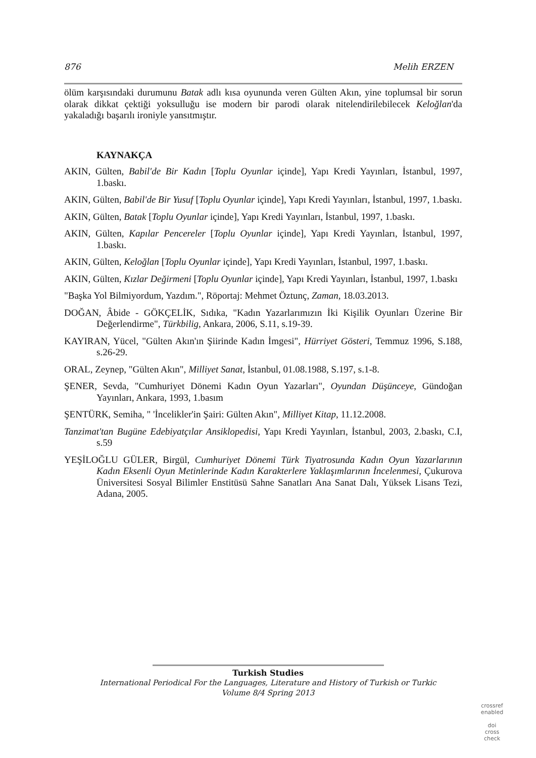876 Melih ERZEN
ölüm karşısındaki durumunu Batak adlı kısa oyununda veren Gülten Akın, yine toplumsal bir sorun olarak dikkat çektiği yoksulluğu ise modern bir parodi olarak nitelendirilebilecek Keloğlan'da yakaladığı başarılı ironiyle yansıtmıştır.
KAYNAKÇA
AKIN, Gülten, Babil'de Bir Kadın [Toplu Oyunlar içinde], Yapı Kredi Yayınları, İstanbul, 1997, 1.baskı.
AKIN, Gülten, Babil'de Bir Yusuf [Toplu Oyunlar içinde], Yapı Kredi Yayınları, İstanbul, 1997, 1.baskı.
AKIN, Gülten, Batak [Toplu Oyunlar içinde], Yapı Kredi Yayınları, İstanbul, 1997, 1.baskı.
AKIN, Gülten, Kapılar Pencereler [Toplu Oyunlar içinde], Yapı Kredi Yayınları, İstanbul, 1997, 1.baskı.
AKIN, Gülten, Keloğlan [Toplu Oyunlar içinde], Yapı Kredi Yayınları, İstanbul, 1997, 1.baskı.
AKIN, Gülten, Kızlar Değirmeni [Toplu Oyunlar içinde], Yapı Kredi Yayınları, İstanbul, 1997, 1.baskı
"Başka Yol Bilmiyordum, Yazdım.", Röportaj: Mehmet Öztunç, Zaman, 18.03.2013.
DOĞAN, Âbide - GÖKÇELİK, Sıdıka, "Kadın Yazarlarımızın İki Kişilik Oyunları Üzerine Bir Değerlendirme", Türkbilig, Ankara, 2006, S.11, s.19-39.
KAYIRAN, Yücel, "Gülten Akın'ın Şiirinde Kadın İmgesi", Hürriyet Gösteri, Temmuz 1996, S.188, s.26-29.
ORAL, Zeynep, "Gülten Akın", Milliyet Sanat, İstanbul, 01.08.1988, S.197, s.1-8.
ŞENER, Sevda, "Cumhuriyet Dönemi Kadın Oyun Yazarları", Oyundan Düşünceye, Gündoğan Yayınları, Ankara, 1993, 1.basım
ŞENTÜRK, Semiha, " 'İncelikler'in Şairi: Gülten Akın", Milliyet Kitap, 11.12.2008.
Tanzimat'tan Bugüne Edebiyatçılar Ansiklopedisi, Yapı Kredi Yayınları, İstanbul, 2003, 2.baskı, C.I, s.59
YEŞİLOĞLU GÜLER, Birgül, Cumhuriyet Dönemi Türk Tiyatrosunda Kadın Oyun Yazarlarının Kadın Eksenli Oyun Metinlerinde Kadın Karakterlere Yaklaşımlarının İncelenmesi, Çukurova Üniversitesi Sosyal Bilimler Enstitüsü Sahne Sanatları Ana Sanat Dalı, Yüksek Lisans Tezi, Adana, 2005.
Turkish Studies
International Periodical For the Languages, Literature and History of Turkish or Turkic
Volume 8/4 Spring 2013
crossref enabled
doi
cross check